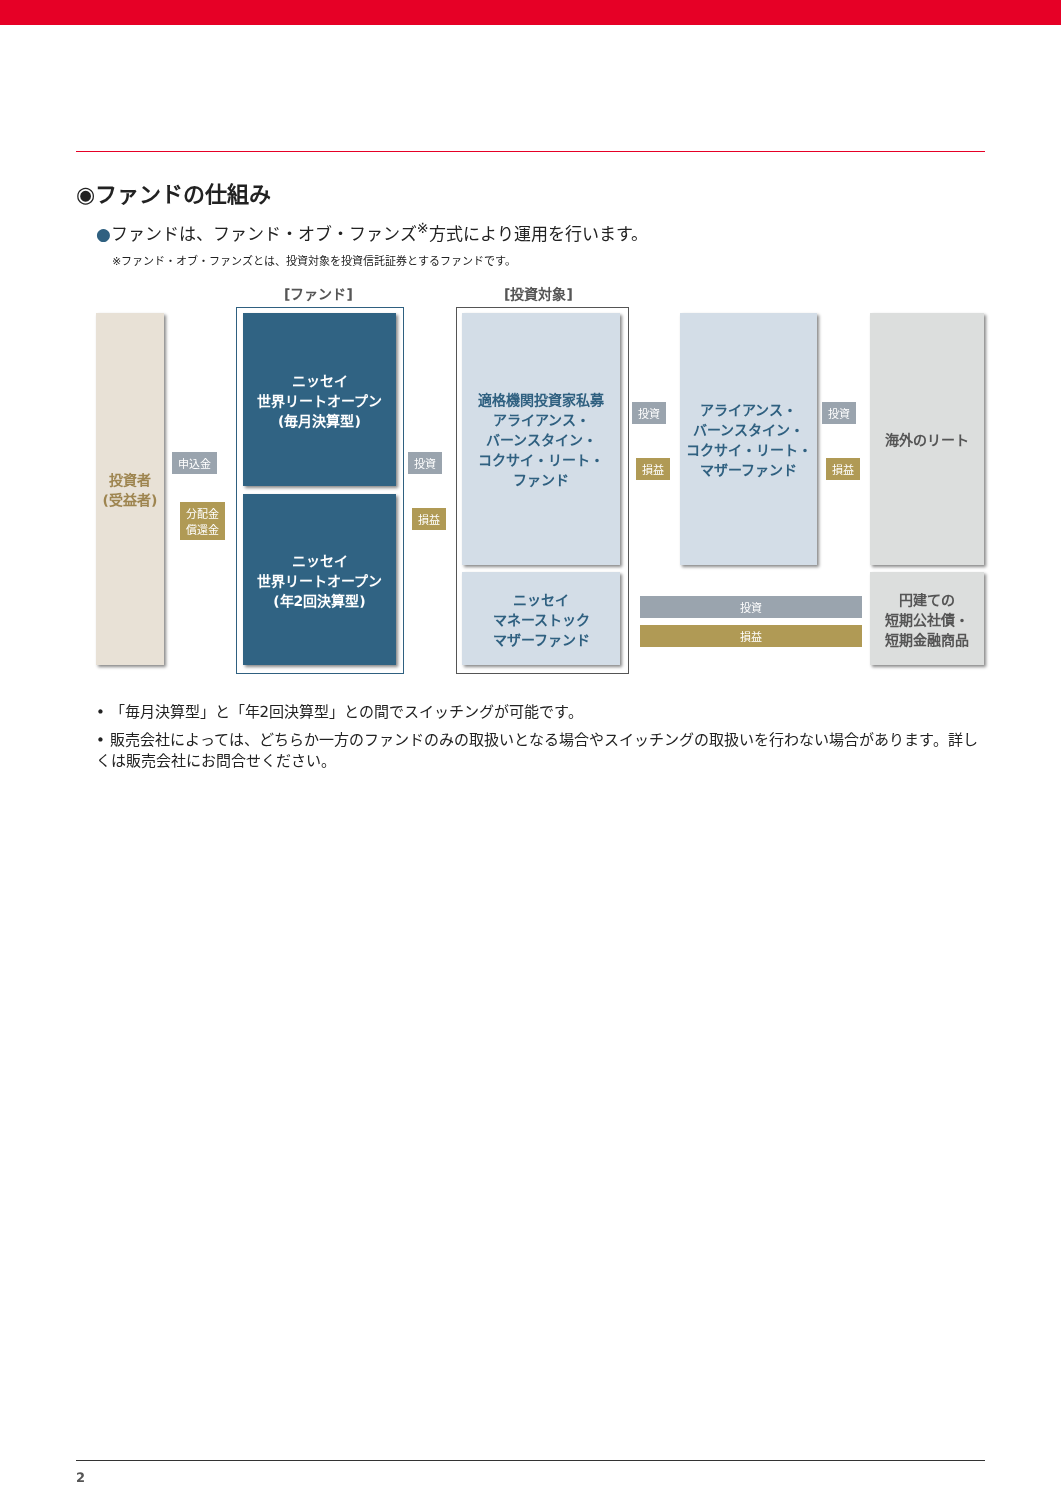◉ファンドの仕組み
●ファンドは、ファンド・オブ・ファンズ<sup>※</sup>方式により運用を行います。
※ファンド・オブ・ファンズとは、投資対象を投資信託証券とするファンドです。
[ファンド] [投資対象]
投資者
(受益者)
申込金
分配金
償還金
ニッセイ
世界リートオープン
(毎月決算型)
ニッセイ
世界リートオープン
(年2回決算型)
投資
損益
適格機関投資家私募
アライアンス・
バーンスタイン・
コクサイ・リート・
ファンド
ニッセイ
マネーストック
マザーファンド
投資
損益
アライアンス・
バーンスタイン・
コクサイ・リート・
マザーファンド
投資
損益
海外のリート
投資
損益
円建ての
短期公社債・
短期金融商品
• 「毎月決算型」と「年2回決算型」との間でスイッチングが可能です。
• 販売会社によっては、どちらか一方のファンドのみの取扱いとなる場合やスイッチングの取扱いを行わない場合があります。詳しくは販売会社にお問合せください。
2